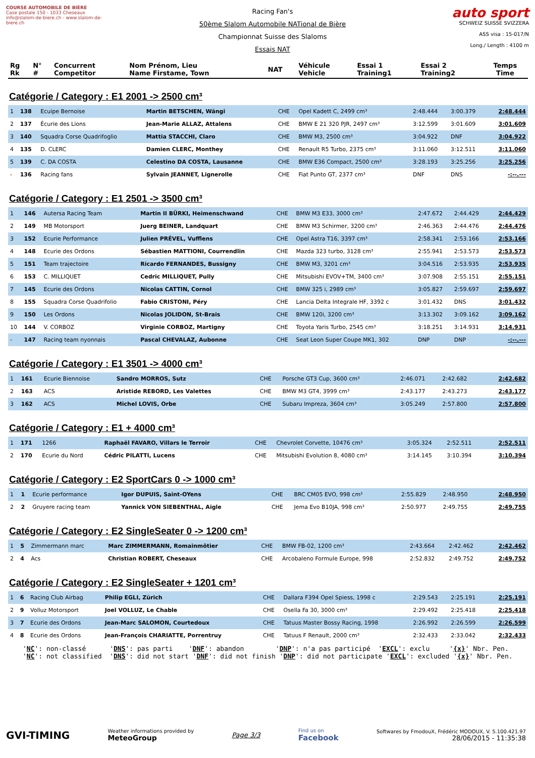COURSE AUTOMOBILE DE BIÈRE
Case postale 150 - 1033 Cheseaux
info@slalom-de-biere.ch - www.slalom-de-biere.ch
Racing Fan's
50ème Slalom Automobile NATional de Bière
Championnat Suisse des Slaloms
Essais NAT
auto sport
SCHWEIZ SUISSE SVIZZERA
ASS visa : 15-017/N
Long./ Length : 4100 m
| Rg Rk | N° # | Concurrent Competitor | Nom Prénom, Lieu Name Firstame, Town | NAT | Véhicule Vehicle | Essai 1 Training1 | Essai 2 Training2 | Temps Time |
| --- | --- | --- | --- | --- | --- | --- | --- | --- |
Catégorie / Category : E1 2001 -> 2500 cm³
| 1 | 138 | Ecuipe Bernoise | Martin BETSCHEN, Wängi | CHE | Opel Kadett C, 2499 cm³ | 2:48.444 | 3:00.379 | 2:48.444 |
| 2 | 137 | Écurie des Lions | Jean-Marie ALLAZ, Attalens | CHE | BMW E 21 320 PJR, 2497 cm³ | 3:12.599 | 3:01.609 | 3:01.609 |
| 3 | 140 | Squadra Corse Quadrifoglio | Mattia STACCHI, Claro | CHE | BMW M3, 2500 cm³ | 3:04.922 | DNF | 3:04.922 |
| 4 | 135 | D. CLERC | Damien CLERC, Monthey | CHE | Renault R5 Turbo, 2375 cm³ | 3:11.060 | 3:12.511 | 3:11.060 |
| 5 | 139 | C. DA COSTA | Celestino DA COSTA, Lausanne | CHE | BMW E36 Compact, 2500 cm³ | 3:28.193 | 3:25.256 | 3:25.256 |
| - | 136 | Racing fans | Sylvain JEANNET, Lignerolle | CHE | Fiat Punto GT, 2377 cm³ | DNF | DNS | -:--.--- |
Catégorie / Category : E1 2501 -> 3500 cm³
| 1 | 146 | Autersa Racing Team | Martin II BÜRKI, Heimenschwand | CHE | BMW M3 E33, 3000 cm³ | 2:47.672 | 2:44.429 | 2:44.429 |
| 2 | 149 | MB Motorsport | Juerg BEINER, Landquart | CHE | BMW M3 Schirmer, 3200 cm³ | 2:46.363 | 2:44.476 | 2:44.476 |
| 3 | 152 | Ecurie Performance | Julien PRÉVEL, Vufflens | CHE | Opel Astra T16, 3397 cm³ | 2:58.341 | 2:53.166 | 2:53.166 |
| 4 | 148 | Ecurie des Ordons | Sébastien MATTIONI, Courrendlin | CHE | Mazda 323 turbo, 3128 cm³ | 2:55.941 | 2:53.573 | 2:53.573 |
| 5 | 151 | Team trajectoire | Ricardo FERNANDES, Bussigny | CHE | BMW M3, 3201 cm³ | 3:04.516 | 2:53.935 | 2:53.935 |
| 6 | 153 | C. MILLIQUET | Cedric MILLIQUET, Pully | CHE | Mitsubishi EVOV+TM, 3400 cm³ | 3:07.908 | 2:55.151 | 2:55.151 |
| 7 | 145 | Ecurie des Ordons | Nicolas CATTIN, Cornol | CHE | BMW 325 i, 2989 cm³ | 3:05.827 | 2:59.697 | 2:59.697 |
| 8 | 155 | Squadra Corse Quadrifolio | Fabio CRISTONI, Péry | CHE | Lancia Delta Integrale HF, 3392 c | 3:01.432 | DNS | 3:01.432 |
| 9 | 150 | Les Ordons | Nicolas JOLIDON, St-Brais | CHE | BMW 120i, 3200 cm³ | 3:13.302 | 3:09.162 | 3:09.162 |
| 10 | 144 | V. CORBOZ | Virginie CORBOZ, Martigny | CHE | Toyota Yaris Turbo, 2545 cm³ | 3:18.251 | 3:14.931 | 3:14.931 |
| - | 147 | Racing team nyonnais | Pascal CHEVALAZ, Aubonne | CHE | Seat Leon Super Coupe MK1, 302 | DNP | DNP | -:--.--- |
Catégorie / Category : E1 3501 -> 4000 cm³
| 1 | 161 | Ecurie Biennoise | Sandro MORROS, Sutz | CHE | Porsche GT3 Cup, 3600 cm³ | 2:46.071 | 2:42.682 | 2:42.682 |
| 2 | 163 | ACS | Aristide REBORD, Les Valettes | CHE | BMW M3 GT4, 3999 cm³ | 2:43.177 | 2:43.273 | 2:43.177 |
| 3 | 162 | ACS | Michel LOVIS, Orbe | CHE | Subaru Impreza, 3604 cm³ | 3:05.249 | 2:57.800 | 2:57.800 |
Catégorie / Category : E1 + 4000 cm³
| 1 | 171 | 1266 | Raphaël FAVARO, Villars le Terroir | CHE | Chevrolet Corvette, 10476 cm³ | 3:05.324 | 2:52.511 | 2:52.511 |
| 2 | 170 | Ecurie du Nord | Cédric PILATTI, Lucens | CHE | Mitsubishi Evolution 8, 4080 cm³ | 3:14.145 | 3:10.394 | 3:10.394 |
Catégorie / Category : E2 SportCars 0 -> 1000 cm³
| 1 | 1 | Ecurie performance | Igor DUPUIS, Saint-OYens | CHE | BRC CM05 EVO, 998 cm³ | 2:55.829 | 2:48.950 | 2:48.950 |
| 2 | 2 | Gruyere racing team | Yannick VON SIEBENTHAL, Aigle | CHE | Jema Evo B10JA, 998 cm³ | 2:50.977 | 2:49.755 | 2:49.755 |
Catégorie / Category : E2 SingleSeater 0 -> 1200 cm³
| 1 | 5 | Zimmermann marc | Marc ZIMMERMANN, Romainmôtier | CHE | BMW FB-02, 1200 cm³ | 2:43.664 | 2:42.462 | 2:42.462 |
| 2 | 4 | Acs | Christian ROBERT, Cheseaux | CHE | Arcobaleno Formule Europe, 998 | 2:52.832 | 2:49.752 | 2:49.752 |
Catégorie / Category : E2 SingleSeater + 1201 cm³
| 1 | 6 | Racing Club Airbag | Philip EGLI, Zürich | CHE | Dallara F394 Opel Spiess, 1998 c | 2:29.543 | 2:25.191 | 2:25.191 |
| 2 | 9 | Volluz Motorsport | Joel VOLLUZ, Le Chable | CHE | Osella Fa 30, 3000 cm³ | 2:29.492 | 2:25.418 | 2:25.418 |
| 3 | 7 | Ecurie des Ordons | Jean-Marc SALOMON, Courtedoux | CHE | Tatuus Master Bossy Racing, 1998 | 2:26.992 | 2:26.599 | 2:26.599 |
| 4 | 8 | Ecurie des Ordons | Jean-François CHARIATTE, Porrentruy | CHE | Tatuus F Renault, 2000 cm³ | 2:32.433 | 2:33.042 | 2:32.433 |
'NC': non-classé 'DNS': pas parti 'DNF': abandon 'DNP': n'a pas participé 'EXCL': exclu '{x}' Nbr. Pen. 'NC': not classified 'DNS': did not start 'DNF': did not finish 'DNP': did not participate 'EXCL': excluded '{x}' Nbr. Pen.
GVI-TIMING
Weather informations provided by
MeteoGroup
Page 3/3
Find us on
Facebook
Softwares by FmodouX, Frédéric MODOUX, V. 5.100.421.97
28/06/2015 - 11:35:38